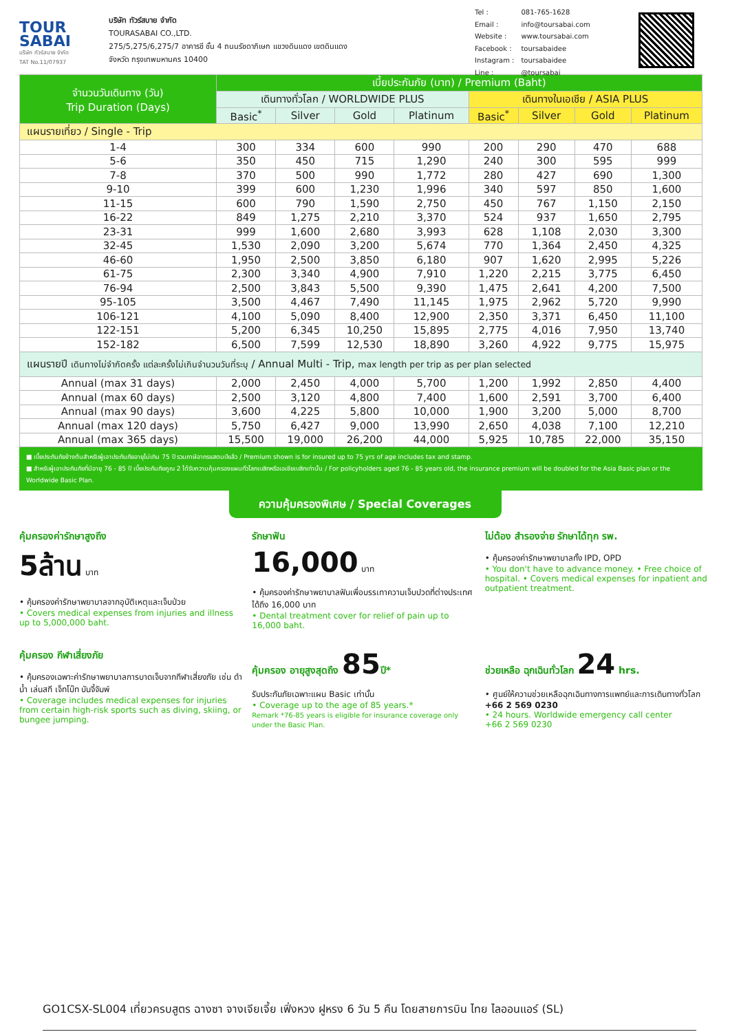TOUR
SABAI
บริษัท ทัวร์สบาย จำกัด
TAT No.11/07937
บริษัท ทัวร์สบาย จำกัด
TOURASABAI CO.,LTD.
275/5,275/6,275/7 อาคารชี ชั้น 4 ถนนรัชดาภิเษก แขวงดินแดง เขตดินแดง
จังหวัด กรุงเทพมหานคร 10400
| Tel : | 081-765-1628 |
| Email : | info@toursabai.com |
| Website : | www.toursabai.com |
| Facebook : | toursabaidee |
| Instagram : | toursabaidee |
| Line : | @toursabai |
| จำนวนวันเดินทาง (วัน) Trip Duration (Days) | เบี้ยประกันภัย (บาท) / Premium (Baht) | | | | | | | |
| --- | --- | --- | --- | --- | --- | --- | --- | --- |
| | เดินทางทั่วโลก / WORLDWIDE PLUS | | | | เดินทางในเอเชีย / ASIA PLUS | | | |
| | Basic<sup>*</sup> | Silver | Gold | Platinum | Basic<sup>*</sup> | Silver | Gold | Platinum |
| แผนรายเที่ยว / Single - Trip | | | | | | | | |
| 1-4 | 300 | 334 | 600 | 990 | 200 | 290 | 470 | 688 |
| 5-6 | 350 | 450 | 715 | 1,290 | 240 | 300 | 595 | 999 |
| 7-8 | 370 | 500 | 990 | 1,772 | 280 | 427 | 690 | 1,300 |
| 9-10 | 399 | 600 | 1,230 | 1,996 | 340 | 597 | 850 | 1,600 |
| 11-15 | 600 | 790 | 1,590 | 2,750 | 450 | 767 | 1,150 | 2,150 |
| 16-22 | 849 | 1,275 | 2,210 | 3,370 | 524 | 937 | 1,650 | 2,795 |
| 23-31 | 999 | 1,600 | 2,680 | 3,993 | 628 | 1,108 | 2,030 | 3,300 |
| 32-45 | 1,530 | 2,090 | 3,200 | 5,674 | 770 | 1,364 | 2,450 | 4,325 |
| 46-60 | 1,950 | 2,500 | 3,850 | 6,180 | 907 | 1,620 | 2,995 | 5,226 |
| 61-75 | 2,300 | 3,340 | 4,900 | 7,910 | 1,220 | 2,215 | 3,775 | 6,450 |
| 76-94 | 2,500 | 3,843 | 5,500 | 9,390 | 1,475 | 2,641 | 4,200 | 7,500 |
| 95-105 | 3,500 | 4,467 | 7,490 | 11,145 | 1,975 | 2,962 | 5,720 | 9,990 |
| 106-121 | 4,100 | 5,090 | 8,400 | 12,900 | 2,350 | 3,371 | 6,450 | 11,100 |
| 122-151 | 5,200 | 6,345 | 10,250 | 15,895 | 2,775 | 4,016 | 7,950 | 13,740 |
| 152-182 | 6,500 | 7,599 | 12,530 | 18,890 | 3,260 | 4,922 | 9,775 | 15,975 |
| แผนรายปี เดินทางไม่จำกัดครั้ง แต่ละครั้งไม่เกินจำนวนวันที่ระบุ / Annual Multi - Trip, max length per trip as per plan selected | | | | | | | | |
| Annual (max 31 days) | 2,000 | 2,450 | 4,000 | 5,700 | 1,200 | 1,992 | 2,850 | 4,400 |
| Annual (max 60 days) | 2,500 | 3,120 | 4,800 | 7,400 | 1,600 | 2,591 | 3,700 | 6,400 |
| Annual (max 90 days) | 3,600 | 4,225 | 5,800 | 10,000 | 1,900 | 3,200 | 5,000 | 8,700 |
| Annual (max 120 days) | 5,750 | 6,427 | 9,000 | 13,990 | 2,650 | 4,038 | 7,100 | 12,210 |
| Annual (max 365 days) | 15,500 | 19,000 | 26,200 | 44,000 | 5,925 | 10,785 | 22,000 | 35,150 |
■ เบี้ยประกันภัยข้างต้นสำหรับผู้เอาประกันภัยอายุไม่เกิน 75 ปี รวมภาษีอากรแสตมป์แล้ว / Premium shown is for insured up to 75 yrs of age includes tax and stamp.
■ สำหรับผู้เอาประกันภัยที่มีอายุ 76 - 85 ปี เบี้ยประกันภัยคูณ 2 ได้รับความคุ้มครองแผนทั่วโลกเบสิกหรือเอเชียเบสิกเท่านั้น / For policyholders aged 76 - 85 years old, the insurance premium will be doubled for the Asia Basic plan or the Worldwide Basic Plan.
ความคุ้มครองพิเศษ / Special Coverages
คุ้มครองค่ารักษาสูงถึง
5ล้าน บาท
• คุ้มครองค่ารักษาพยาบาลจากอุบัติเหตุและเจ็บป่วย
• Covers medical expenses from injuries and illness up to 5,000,000 baht.
รักษาฟัน
16,000 บาท
• คุ้มครองค่ารักษาพยาบาลฟันเพื่อบรรเทาความเจ็บปวดที่ต่างประเทศ ได้ถึง 16,000 บาท
• Dental treatment cover for relief of pain up to 16,000 baht.
ไม่ต้อง สำรองจ่าย รักษาได้ทุก รพ.
• คุ้มครองค่ารักษาพยาบาลทั้ง IPD, OPD
• You don't have to advance money. • Free choice of hospital. • Covers medical expenses for inpatient and outpatient treatment.
คุ้มครอง กีฬาเสี่ยงภัย
• คุ้มครองเฉพาะค่ารักษาพยาบาลการบาดเจ็บจากกีฬาเสี่ยงภัย เช่น ดำน้ำ เล่นสกี เจ็ทโบ๊ท บันจี้จัมพ์
• Coverage includes medical expenses for injuries from certain high-risk sports such as diving, skiing, or bungee jumping.
คุ้มครอง อายุสูงสุดถึง 85ปี*
รับประกันภัยเฉพาะแผน Basic เท่านั้น
• Coverage up to the age of 85 years.*
Remark *76-85 years is eligible for insurance coverage only under the Basic Plan.
ช่วยเหลือ ฉุกเฉินทั่วโลก 24 hrs.
• ศูนย์ให้ความช่วยเหลือฉุกเฉินทางการแพทย์และการเดินทางทั่วโลก
+66 2 569 0230
• 24 hours. Worldwide emergency call center
+66 2 569 0230
GO1CSX-SL004 เที่ยวครบสูตร ฉางซา จางเจียเจี้ย เฟิ่งหวง ฝูหรง 6 วัน 5 คืน โดยสายการบิน ไทย ไลออนแอร์ (SL)